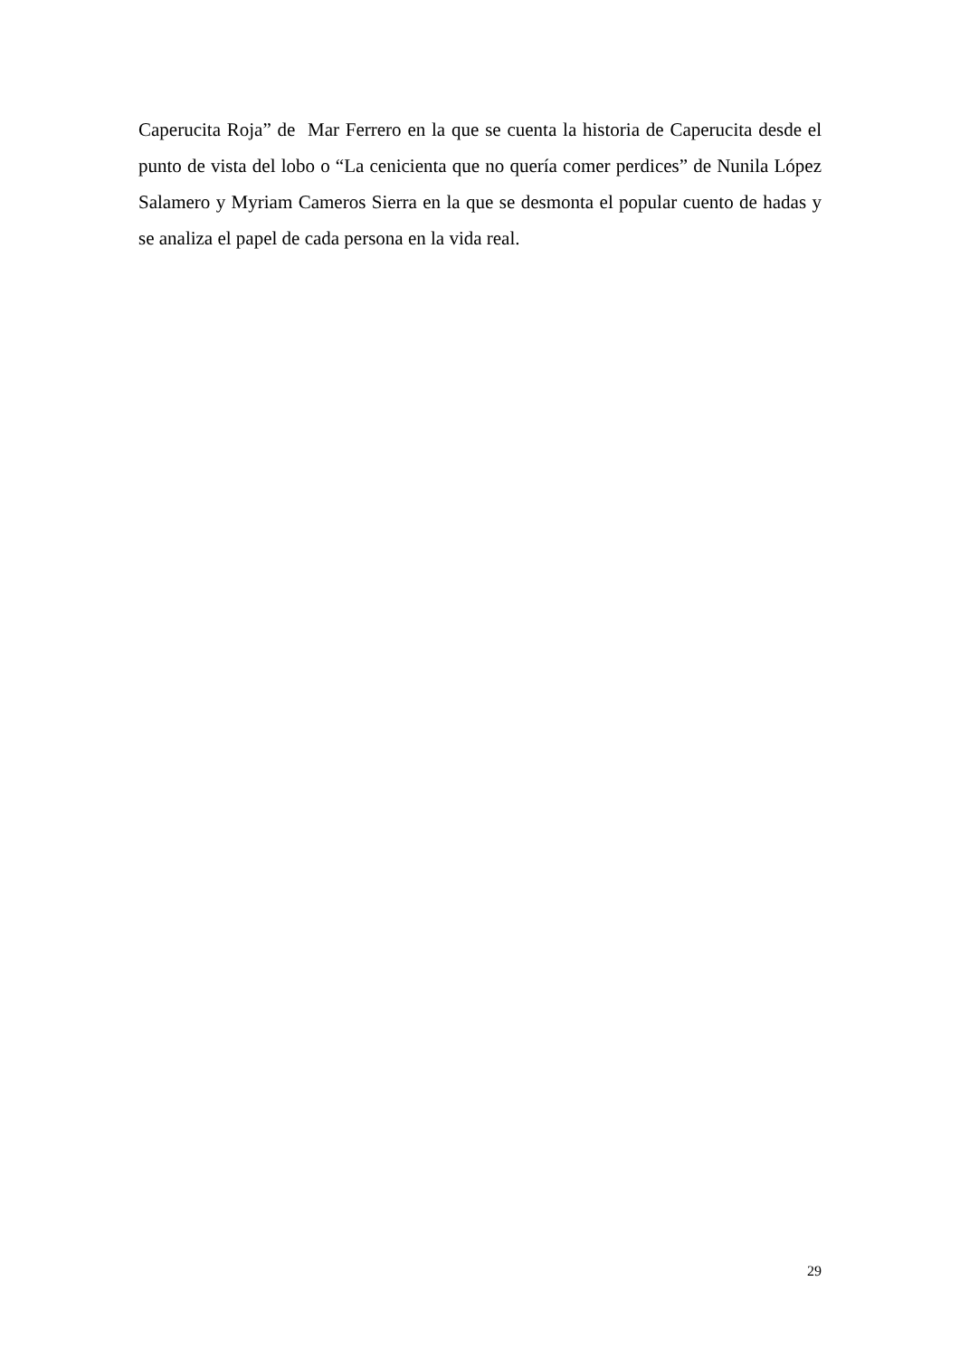Caperucita Roja” de Mar Ferrero en la que se cuenta la historia de Caperucita desde el punto de vista del lobo o “La cenicienta que no quería comer perdices” de Nunila López Salamero y Myriam Cameros Sierra en la que se desmonta el popular cuento de hadas y se analiza el papel de cada persona en la vida real.
29